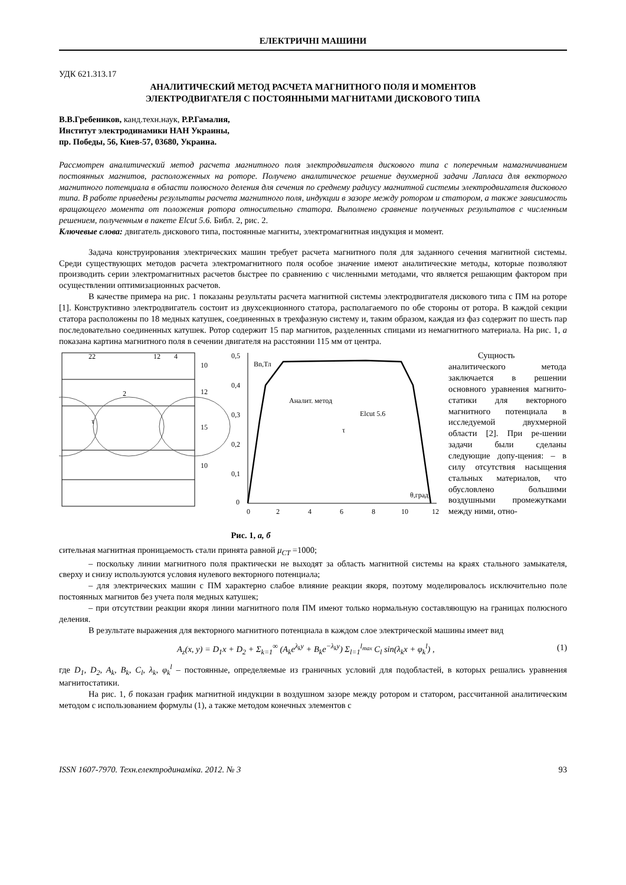ЕЛЕКТРИЧНІ МАШИНИ
УДК 621.313.17
АНАЛИТИЧЕСКИЙ МЕТОД РАСЧЕТА МАГНИТНОГО ПОЛЯ И МОМЕНТОВ
ЭЛЕКТРОДВИГАТЕЛЯ С ПОСТОЯННЫМИ МАГНИТАМИ ДИСКОВОГО ТИПА
В.В.Гребеников, канд.техн.наук, Р.Р.Гамалия,
Институт электродинамики НАН Украины,
пр. Победы, 56, Киев-57, 03680, Украина.
Рассмотрен аналитический метод расчета магнитного поля электродвигателя дискового типа с поперечным намагничиванием постоянных магнитов, расположенных на роторе. Получено аналитическое решение двухмерной задачи Лапласа для векторного магнитного потенциала в области полюсного деления для сечения по среднему радиусу магнитной системы электродвигателя дискового типа. В работе приведены результаты расчета магнитного поля, индукции в зазоре между ротором и статором, а также зависимость вращающего момента от положения ротора относительно статора. Выполнено сравнение полученных результатов с численным решением, полученным в пакете Elcut 5.6. Библ. 2, рис. 2.
Ключевые слова: двигатель дискового типа, постоянные магниты, электромагнитная индукция и момент.
Задача конструирования электрических машин требует расчета магнитного поля для заданного сечения магнитной системы. Среди существующих методов расчета электромагнитного поля особое значение имеют аналитические методы, которые позволяют производить серии электромагнитных расчетов быстрее по сравнению с численными методами, что является решающим фактором при осуществлении оптимизационных расчетов.
В качестве примера на рис. 1 показаны результаты расчета магнитной системы электродвигателя дискового типа с ПМ на роторе [1]. Конструктивно электродвигатель состоит из двухсекционного статора, располагаемого по обе стороны от ротора. В каждой секции статора расположены по 18 медных катушек, соединенных в трехфазную систему и, таким образом, каждая из фаз содержит по шесть пар последовательно соединенных катушек. Ротор содержит 15 пар магнитов, разделенных спицами из немагнитного материала. На рис. 1, а показана картина магнитного поля в сечении двигателя на расстоянии 115 мм от центра.
22
12
4
2
τ
10
12
15
10
0,5
0,4
0,3
0,2
0,1
0
0
2
4
6
8
10
12
Bn,Тл
Аналит. метод
Elcut 5.6
τ
θ,град
Рис. 1, а, б
Сущность аналитического метода заключается в решении основного уравнения магнито-статики для векторного магнитного потенциала в исследуемой двухмерной области [2]. При ре-шении задачи были сделаны следующие допу-щения: – в силу отсутствия насыщения стальных материалов, что обусловлено большими воздушными промежутками между ними, отно-
сительная магнитная проницаемость стали принята равной μ<sub>CT</sub> =1000;
– поскольку линии магнитного поля практически не выходят за область магнитной системы на краях стального замыкателя, сверху и снизу используются условия нулевого векторного потенциала;
– для электрических машин с ПМ характерно слабое влияние реакции якоря, поэтому моделировалось исключительно поле постоянных магнитов без учета поля медных катушек;
– при отсутствии реакции якоря линии магнитного поля ПМ имеют только нормальную составляющую на границах полюсного деления.
В результате выражения для векторного магнитного потенциала в каждом слое электрической машины имеет вид
A<sub>z</sub>(x, y) = D<sub>1</sub>x + D<sub>2</sub> + Σ<sub>k=1</sub><sup>∞</sup> (A<sub>k</sub>e<sup>λ<sub>k</sub>y</sup> + B<sub>k</sub>e<sup>−λ<sub>k</sub>y</sup>) Σ<sub>l=1</sub><sup>l<sub>max</sub></sup> C<sub>l</sub> sin(λ<sub>k</sub>x + φ<sub>k</sub><sup>l</sup>) , (1)
где D<sub>1</sub>, D<sub>2</sub>, A<sub>k</sub>, B<sub>k</sub>, C<sub>l</sub>, λ<sub>k</sub>, φ<sub>k</sub><sup>l</sup> – постоянные, определяемые из граничных условий для подобластей, в которых решались уравнения магнитостатики.
На рис. 1, б показан график магнитной индукции в воздушном зазоре между ротором и статором, рассчитанной аналитическим методом с использованием формулы (1), а также методом конечных элементов с
ISSN 1607-7970. Техн.електродинаміка. 2012. № 3 93